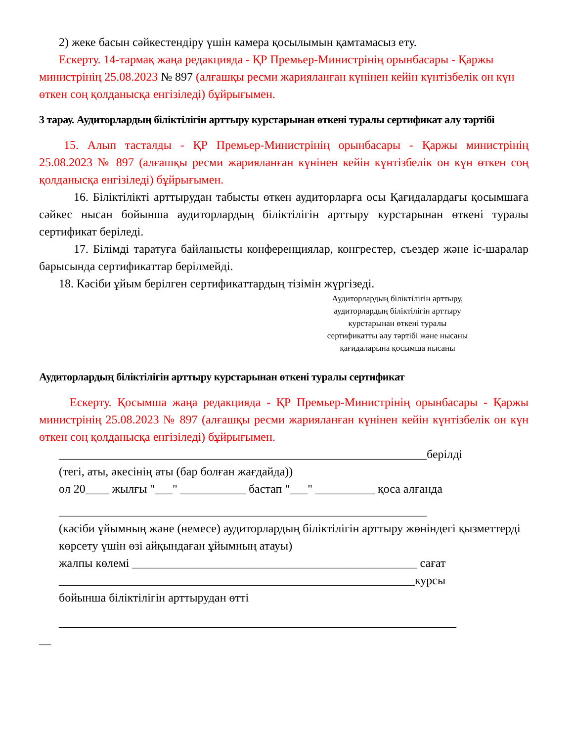2) жеке басын сәйкестендіру үшін камера қосылымын қамтамасыз ету.
Ескерту. 14-тармақ жаңа редакцияда - ҚР Премьер-Министрінің орынбасары - Қаржы министрінің 25.08.2023 № 897 (алғашқы ресми жарияланған күнінен кейін күнтізбелік он күн өткен соң қолданысқа енгізіледі) бұйрығымен.
3 тарау. Аудиторлардың біліктілігін арттыру курстарынан өткені туралы сертификат алу тәртібі
15. Алып тасталды - ҚР Премьер-Министрінің орынбасары - Қаржы министрінің 25.08.2023 № 897 (алғашқы ресми жарияланған күнінен кейін күнтізбелік он күн өткен соң қолданысқа енгізіледі) бұйрығымен.
16. Біліктілікті арттырудан табысты өткен аудиторларға осы Қағидалардағы қосымшаға сәйкес нысан бойынша аудиторлардың біліктілігін арттыру курстарынан өткені туралы сертификат беріледі.
17. Білімді таратуға байланысты конференциялар, конгрестер, съездер және іс-шаралар барысында сертификаттар берілмейді.
18. Кәсіби ұйым берілген сертификаттардың тізімін жүргізеді.
Аудиторлардың біліктілігін арттыру, аудиторлардың біліктілігін арттыру курстарынан өткені туралы сертификатты алу тәртібі және нысаны қағидаларына қосымша нысаны
Аудиторлардың біліктілігін арттыру курстарынан өткені туралы сертификат
Ескерту. Қосымша жаңа редакцияда - ҚР Премьер-Министрінің орынбасары - Қаржы министрінің 25.08.2023 № 897 (алғашқы ресми жарияланған күнінен кейін күнтізбелік он күн өткен соң қолданысқа енгізіледі) бұйрығымен.
______________________________________________________________берілді
(тегі, аты, әкесінің аты (бар болған жағдайда))
ол 20____ жылғы "___" ___________ бастап "___" __________ қоса алғанда
______________________________________________________________
(кәсіби ұйымның және (немесе) аудиторлардың біліктілігін арттыру жөніндегі қызметтерді көрсету үшін өзі айқындаған ұйымның атауы)
жалпы көлемі ________________________________________________ сағат
____________________________________________________________курсы
бойынша біліктілігін арттырудан өтті
___________________________________________________________________
__